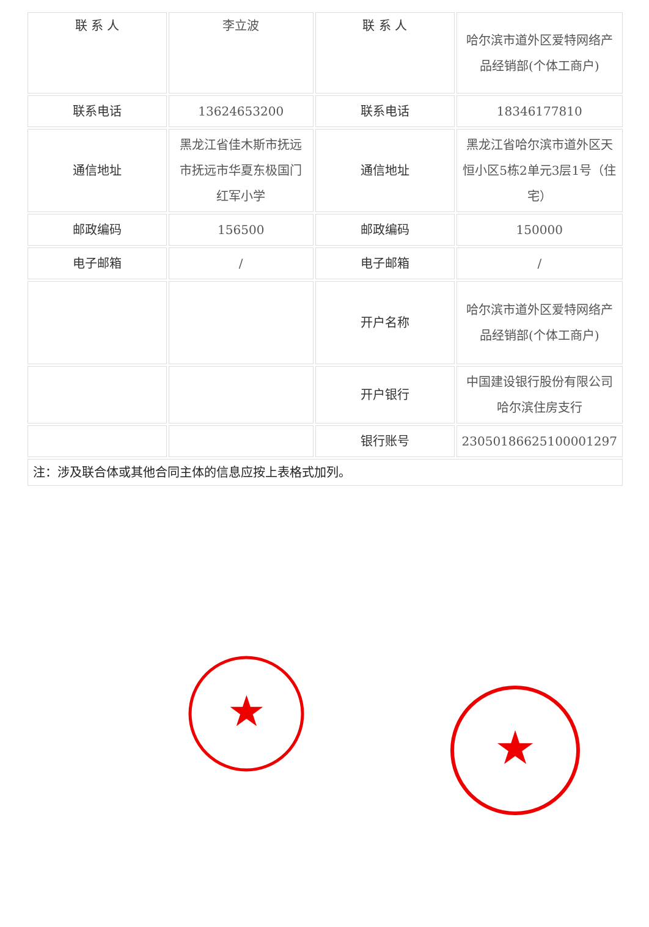| 联 系 人 | 李立波 | 联 系 人 | 哈尔滨市道外区爱特网络产品经销部(个体工商户) |
| 联系电话 | 13624653200 | 联系电话 | 18346177810 |
| 通信地址 | 黑龙江省佳木斯市抚远市抚远市华夏东极国门红军小学 | 通信地址 | 黑龙江省哈尔滨市道外区天恒小区5栋2单元3层1号（住宅） |
| 邮政编码 | 156500 | 邮政编码 | 150000 |
| 电子邮箱 | / | 电子邮箱 | / |
| | | 开户名称 | 哈尔滨市道外区爱特网络产品经销部(个体工商户) |
| | | 开户银行 | 中国建设银行股份有限公司哈尔滨住房支行 |
| | | 银行账号 | 23050186625100001297 |
| 注：涉及联合体或其他合同主体的信息应按上表格式加列。 | | | |
★
★